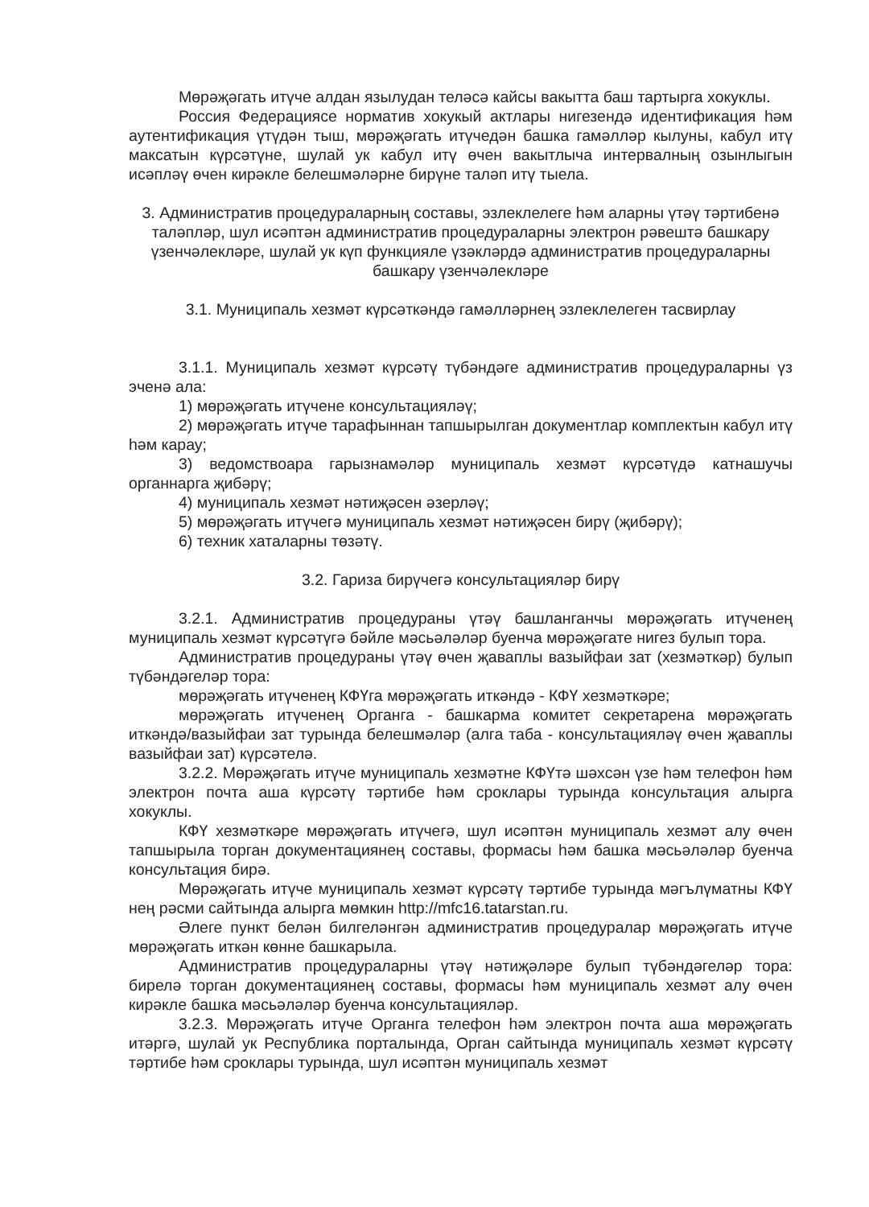Мөрәҗәгать итүче алдан язылудан теләсә кайсы вакытта баш тартырга хокуклы.
Россия Федерациясе норматив хокукый актлары нигезендә идентификация һәм аутентификация үтүдән тыш, мөрәҗәгать итүчедән башка гамәлләр кылуны, кабул итү максатын күрсәтүне, шулай ук кабул итү өчен вакытлыча интервалның озынлыгын исәпләү өчен кирәкле белешмәләрне бирүне таләп итү тыела.
3. Административ процедураларның составы, эзлеклелеге һәм аларны үтәү тәртибенә таләпләр, шул исәптән административ процедураларны электрон рәвештә башкару үзенчәлекләре, шулай ук күп функцияле үзәкләрдә административ процедураларны башкару үзенчәлекләре
3.1. Муниципаль хезмәт күрсәткәндә гамәлләрнең эзлеклелеген тасвирлау
3.1.1. Муниципаль хезмәт күрсәтү түбәндәге административ процедураларны үз эченә ала:
1) мөрәҗәгать итүчене консультацияләү;
2) мөрәҗәгать итүче тарафыннан тапшырылган документлар комплектын кабул итү һәм карау;
3) ведомствоара гарызнамәләр муниципаль хезмәт күрсәтүдә катнашучы органнарга җибәрү;
4) муниципаль хезмәт нәтиҗәсен әзерләү;
5) мөрәҗәгать итүчегә муниципаль хезмәт нәтиҗәсен бирү (җибәрү);
6) техник хаталарны төзәтү.
3.2. Гариза бирүчегә консультацияләр бирү
3.2.1. Административ процедураны үтәү башланганчы мөрәҗәгать итүченең муниципаль хезмәт күрсәтүгә бәйле мәсьәләләр буенча мөрәҗәгате нигез булып тора.
Административ процедураны үтәү өчен җаваплы вазыйфаи зат (хезмәткәр) булып түбәндәгеләр тора:
мөрәҗәгать итүченең КФҮга мөрәҗәгать иткәндә - КФҮ хезмәткәре;
мөрәҗәгать итүченең Органга - башкарма комитет секретарена мөрәҗәгать иткәндә/вазыйфаи зат турында белешмәләр (алга таба - консультацияләү өчен җаваплы вазыйфаи зат) күрсәтелә.
3.2.2. Мөрәҗәгать итүче муниципаль хезмәтне КФҮтә шәхсән үзе һәм телефон һәм электрон почта аша күрсәтү тәртибе һәм сроклары турында консультация алырга хокуклы.
КФҮ хезмәткәре мөрәҗәгать итүчегә, шул исәптән муниципаль хезмәт алу өчен тапшырыла торган документациянең составы, формасы һәм башка мәсьәләләр буенча консультация бирә.
Мөрәҗәгать итүче муниципаль хезмәт күрсәтү тәртибе турында мәгълүматны КФҮ нең рәсми сайтында алырга мөмкин http://mfc16.tatarstan.ru.
Әлеге пункт белән билгеләнгән административ процедуралар мөрәҗәгать итүче мөрәҗәгать иткән көнне башкарыла.
Административ процедураларны үтәү нәтиҗәләре булып түбәндәгеләр тора: бирелә торган документациянең составы, формасы һәм муниципаль хезмәт алу өчен кирәкле башка мәсьәләләр буенча консультацияләр.
3.2.3. Мөрәҗәгать итүче Органга телефон һәм электрон почта аша мөрәҗәгать итәргә, шулай ук Республика порталында, Орган сайтында муниципаль хезмәт күрсәтү тәртибе һәм сроклары турында, шул исәптән муниципаль хезмәт